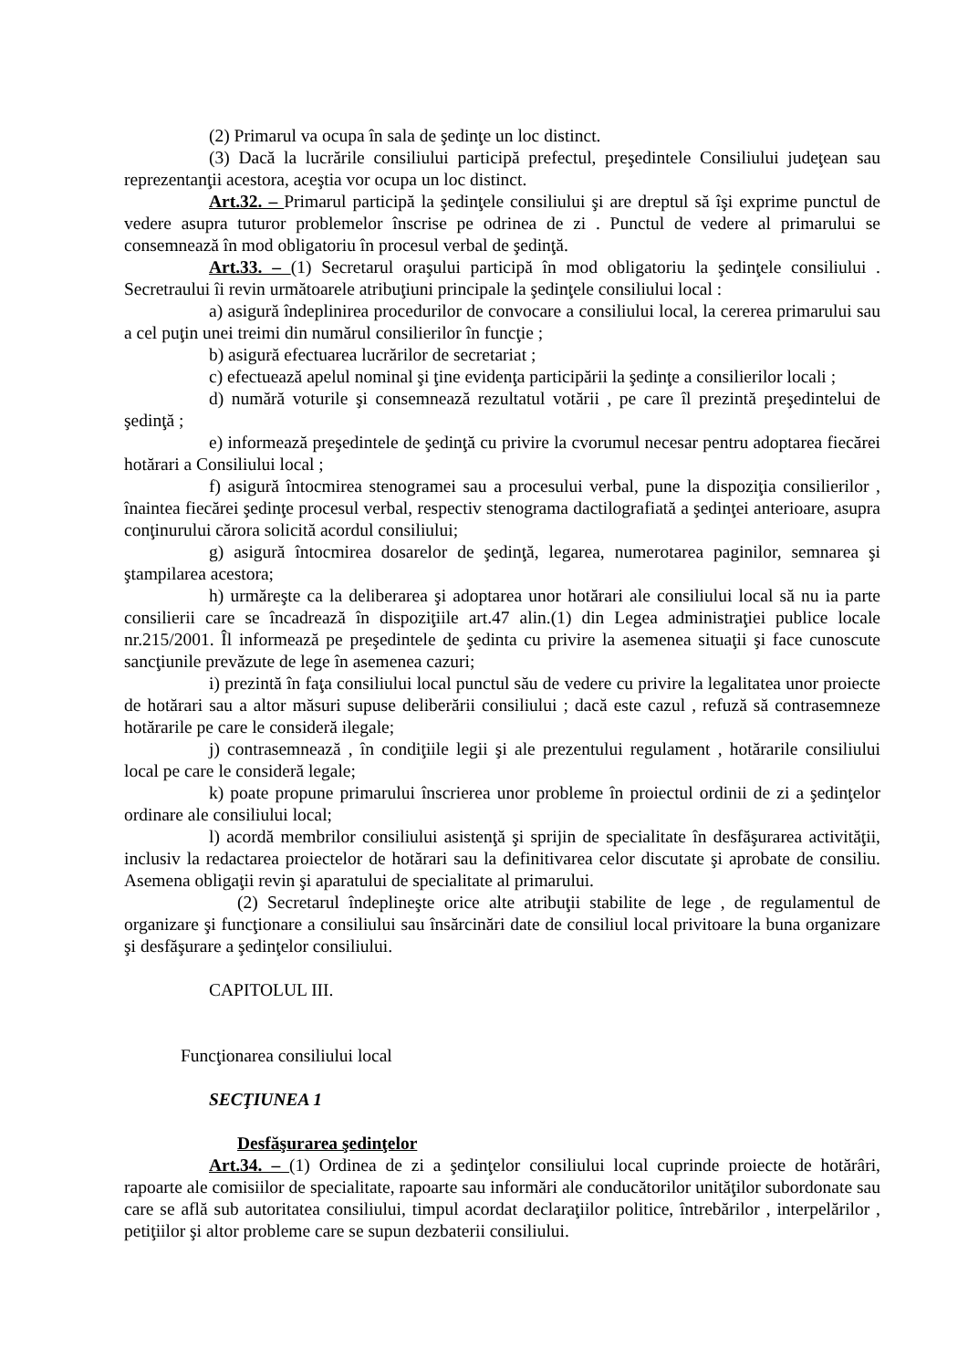(2) Primarul va ocupa în sala de şedinţe un loc distinct.
(3) Dacă la lucrările consiliului participă prefectul, preşedintele Consiliului judeţean sau reprezentanţii acestora, aceştia vor ocupa un loc distinct.
Art.32. – Primarul participă la şedinţele consiliului şi are dreptul să îşi exprime punctul de vedere asupra tuturor problemelor înscrise pe odrinea de zi . Punctul de vedere al primarului se consemnează în mod obligatoriu în procesul verbal de şedinţă.
Art.33. – (1) Secretarul oraşului participă în mod obligatoriu la şedinţele consiliului . Secretraului îi revin următoarele atribuţiuni principale la şedinţele consiliului local :
a) asigură îndeplinirea procedurilor de convocare a consiliului local, la cererea primarului sau a cel puţin unei treimi din numărul consilierilor în funcţie ;
b) asigură efectuarea lucrărilor de secretariat ;
c) efectuează apelul nominal şi ţine evidenţa participării la şedinţe a consilierilor locali ;
d) numără voturile şi consemnează rezultatul votării , pe care îl prezintă preşedintelui de şedinţă ;
e) informează preşedintele de şedinţă cu privire la cvorumul necesar pentru adoptarea fiecărei hotărari a Consiliului local ;
f) asigură întocmirea stenogramei sau a procesului verbal, pune la dispoziţia consilierilor , înaintea fiecărei şedinţe procesul verbal, respectiv stenograma dactilografiată a şedinţei anterioare, asupra conţinurului cărora solicită acordul consiliului;
g) asigură întocmirea dosarelor de şedinţă, legarea, numerotarea paginilor, semnarea şi ştampilarea acestora;
h) urmăreşte ca la deliberarea şi adoptarea unor hotărari ale consiliului local să nu ia parte consilierii care se încadrează în dispoziţiile art.47 alin.(1) din Legea administraţiei publice locale nr.215/2001. Îl informează pe preşedintele de şedinta cu privire la asemenea situaţii şi face cunoscute sancţiunile prevăzute de lege în asemenea cazuri;
i) prezintă în faţa consiliului local punctul său de vedere cu privire la legalitatea unor proiecte de hotărari sau a altor măsuri supuse deliberării consiliului ; dacă este cazul , refuză să contrasemneze hotărarile pe care le consideră ilegale;
j) contrasemnează , în condiţiile legii şi ale prezentului regulament , hotărarile consiliului local pe care le consideră legale;
k) poate propune primarului înscrierea unor probleme în proiectul ordinii de zi a şedinţelor ordinare ale consiliului local;
l) acordă membrilor consiliului asistenţă şi sprijin de specialitate în desfăşurarea activităţii, inclusiv la redactarea proiectelor de hotărari sau la definitivarea celor discutate şi aprobate de consiliu. Asemena obligaţii revin şi aparatului de specialitate al primarului.
(2) Secretarul îndeplineşte orice alte atribuţii stabilite de lege , de regulamentul de organizare şi funcţionare a consiliului sau însărcinări date de consiliul local privitoare la buna organizare şi desfăşurare a şedinţelor consiliului.
CAPITOLUL III.
Funcţionarea consiliului local
SECŢIUNEA 1
Desfăşurarea şedinţelor
Art.34. – (1) Ordinea de zi a şedinţelor consiliului local cuprinde proiecte de hotărâri, rapoarte ale comisiilor de specialitate, rapoarte sau informări ale conducătorilor unităţilor subordonate sau care se află sub autoritatea consiliului, timpul acordat declaraţiilor politice, întrebărilor , interpelărilor , petiţiilor şi altor probleme care se supun dezbaterii consiliului.